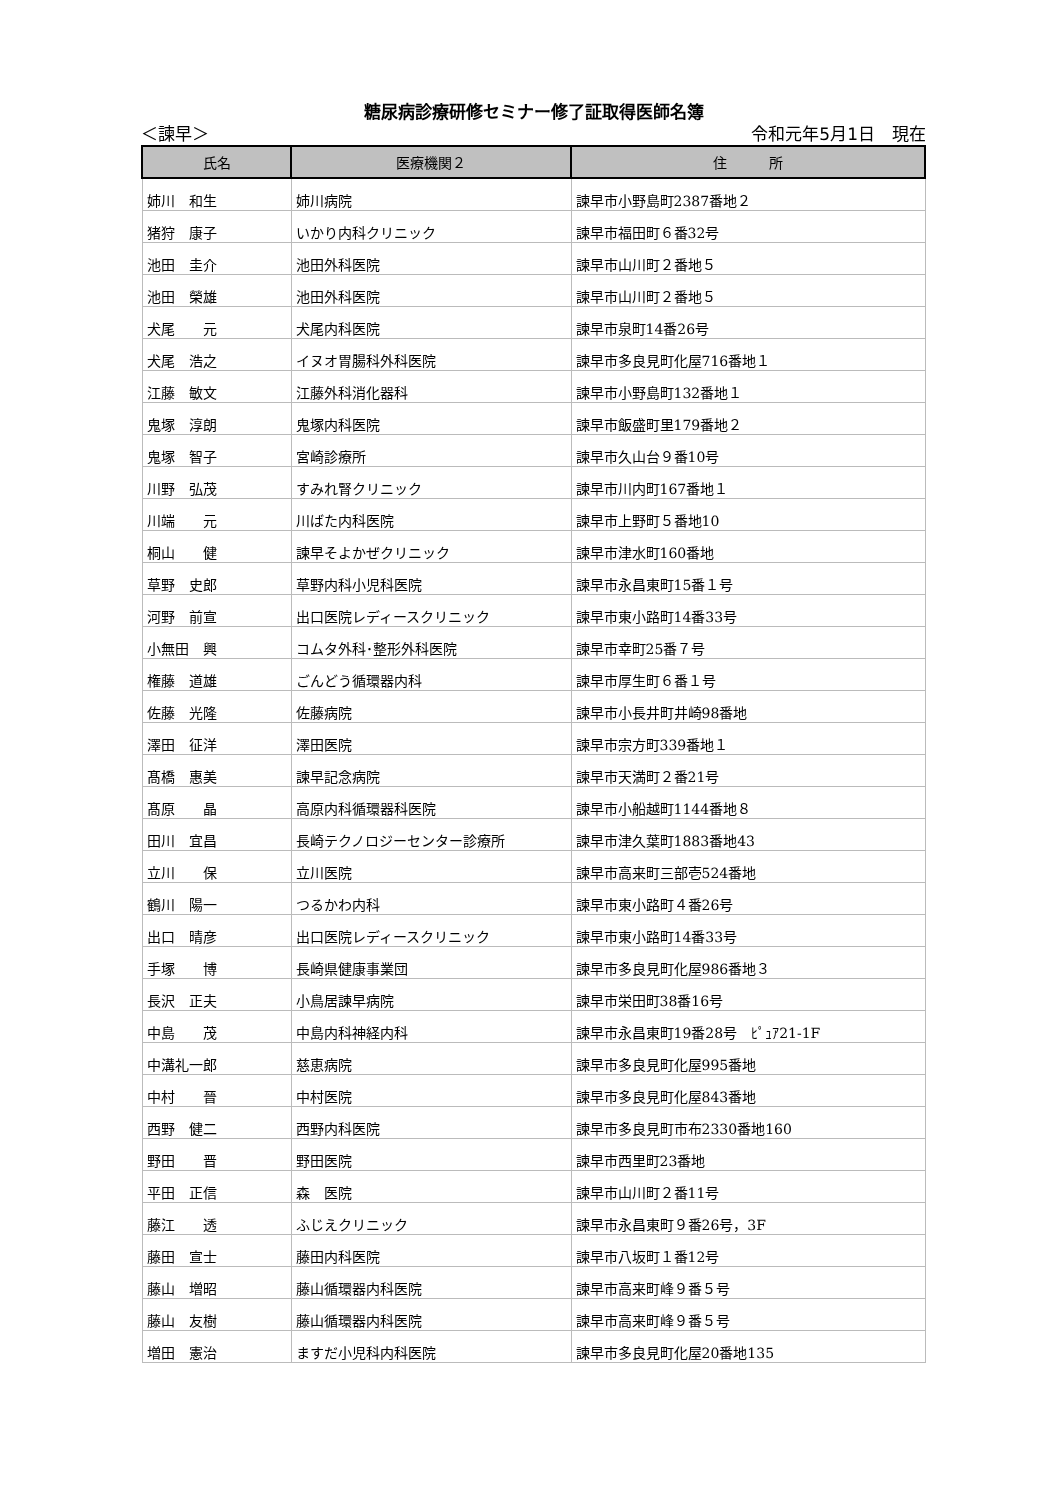糖尿病診療研修セミナー修了証取得医師名簿
＜諫早＞ 令和元年5月1日　現在
| 氏名 | 医療機関２ | 住 所 |
| --- | --- | --- |
| 姉川 和生 | 姉川病院 | 諫早市小野島町2387番地２ |
| 猪狩 康子 | いかり内科クリニック | 諫早市福田町６番32号 |
| 池田 圭介 | 池田外科医院 | 諫早市山川町２番地５ |
| 池田 榮雄 | 池田外科医院 | 諫早市山川町２番地５ |
| 犬尾 元 | 犬尾内科医院 | 諫早市泉町14番26号 |
| 犬尾 浩之 | イヌオ胃腸科外科医院 | 諫早市多良見町化屋716番地１ |
| 江藤 敏文 | 江藤外科消化器科 | 諫早市小野島町132番地１ |
| 鬼塚 淳朗 | 鬼塚内科医院 | 諫早市飯盛町里179番地２ |
| 鬼塚 智子 | 宮崎診療所 | 諫早市久山台９番10号 |
| 川野 弘茂 | すみれ腎クリニック | 諫早市川内町167番地１ |
| 川端 元 | 川ばた内科医院 | 諫早市上野町５番地10 |
| 桐山 健 | 諫早そよかぜクリニック | 諫早市津水町160番地 |
| 草野 史郎 | 草野内科小児科医院 | 諫早市永昌東町15番１号 |
| 河野 前宣 | 出口医院レディースクリニック | 諫早市東小路町14番33号 |
| 小無田 興 | コムタ外科･整形外科医院 | 諫早市幸町25番７号 |
| 権藤 道雄 | ごんどう循環器内科 | 諫早市厚生町６番１号 |
| 佐藤 光隆 | 佐藤病院 | 諫早市小長井町井崎98番地 |
| 澤田 征洋 | 澤田医院 | 諫早市宗方町339番地１ |
| 髙橋 惠美 | 諫早記念病院 | 諫早市天満町２番21号 |
| 髙原 晶 | 高原内科循環器科医院 | 諫早市小船越町1144番地８ |
| 田川 宜昌 | 長崎テクノロジーセンター診療所 | 諫早市津久葉町1883番地43 |
| 立川 保 | 立川医院 | 諫早市高来町三部壱524番地 |
| 鶴川 陽一 | つるかわ内科 | 諫早市東小路町４番26号 |
| 出口 晴彦 | 出口医院レディースクリニック | 諫早市東小路町14番33号 |
| 手塚 博 | 長崎県健康事業団 | 諫早市多良見町化屋986番地３ |
| 長沢 正夫 | 小鳥居諫早病院 | 諫早市栄田町38番16号 |
| 中島 茂 | 中島内科神経内科 | 諫早市永昌東町19番28号 ﾋﾟｭｱ21-1F |
| 中溝礼一郎 | 慈恵病院 | 諫早市多良見町化屋995番地 |
| 中村 晉 | 中村医院 | 諫早市多良見町化屋843番地 |
| 西野 健二 | 西野内科医院 | 諫早市多良見町市布2330番地160 |
| 野田 晋 | 野田医院 | 諫早市西里町23番地 |
| 平田 正信 | 森 医院 | 諫早市山川町２番11号 |
| 藤江 透 | ふじえクリニック | 諫早市永昌東町９番26号，3F |
| 藤田 宣士 | 藤田内科医院 | 諫早市八坂町１番12号 |
| 藤山 増昭 | 藤山循環器内科医院 | 諫早市高来町峰９番５号 |
| 藤山 友樹 | 藤山循環器内科医院 | 諫早市高来町峰９番５号 |
| 増田 憲治 | ますだ小児科内科医院 | 諫早市多良見町化屋20番地135 |